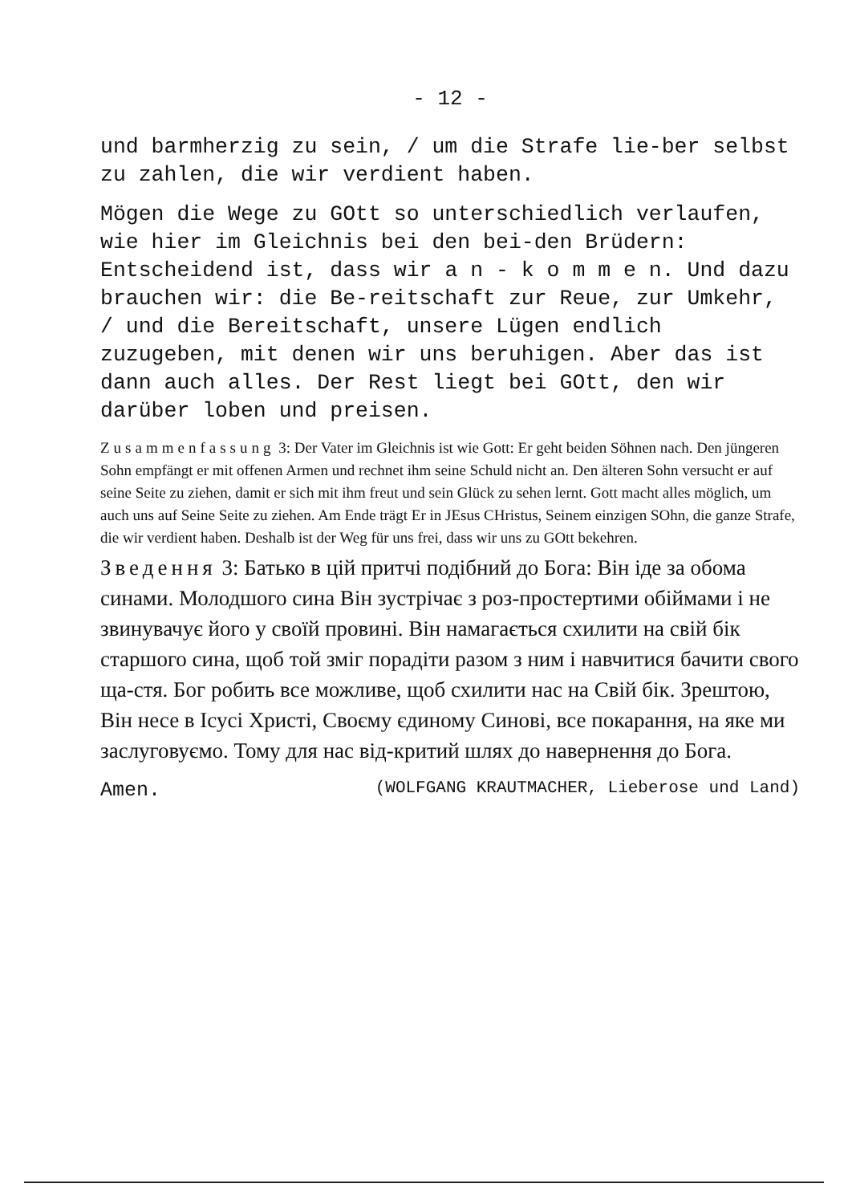- 12 -
und barmherzig zu sein, / um die Strafe lie-ber selbst zu zahlen, die wir verdient haben.
Mögen die Wege zu GOtt so unterschiedlich verlaufen, wie hier im Gleichnis bei den bei-den Brüdern: Entscheidend ist, dass wir a n - k o m m e n. Und dazu brauchen wir: die Be-reitschaft zur Reue, zur Umkehr, / und die Bereitschaft, unsere Lügen endlich zuzugeben, mit denen wir uns beruhigen. Aber das ist dann auch alles. Der Rest liegt bei GOtt, den wir darüber loben und preisen.
Zusammenfassung 3: Der Vater im Gleichnis ist wie Gott: Er geht beiden Söhnen nach. Den jüngeren Sohn empfängt er mit offenen Armen und rechnet ihm seine Schuld nicht an. Den älteren Sohn versucht er auf seine Seite zu ziehen, damit er sich mit ihm freut und sein Glück zu sehen lernt. Gott macht alles möglich, um auch uns auf Seine Seite zu ziehen. Am Ende trägt Er in JEsus CHristus, Seinem einzigen SOhn, die ganze Strafe, die wir verdient haben. Deshalb ist der Weg für uns frei, dass wir uns zu GOtt bekehren.
Зведення 3: Батько в цій притчі подібний до Бога: Він іде за обома синами. Молодшого сина Він зустрічає з роз-простертими обіймами і не звинувачує його у своїй провині. Він намагається схилити на свій бік старшого сина, щоб той зміг порадіти разом з ним і навчитися бачити свого ща-стя. Бог робить все можливе, щоб схилити нас на Свій бік. Зрештою, Він несе в Ісусі Христі, Своєму єдиному Синові, все покарання, на яке ми заслуговуємо. Тому для нас від-критий шлях до навернення до Бога.
Amen. (WOLFGANG KRAUTMACHER, Lieberose und Land)